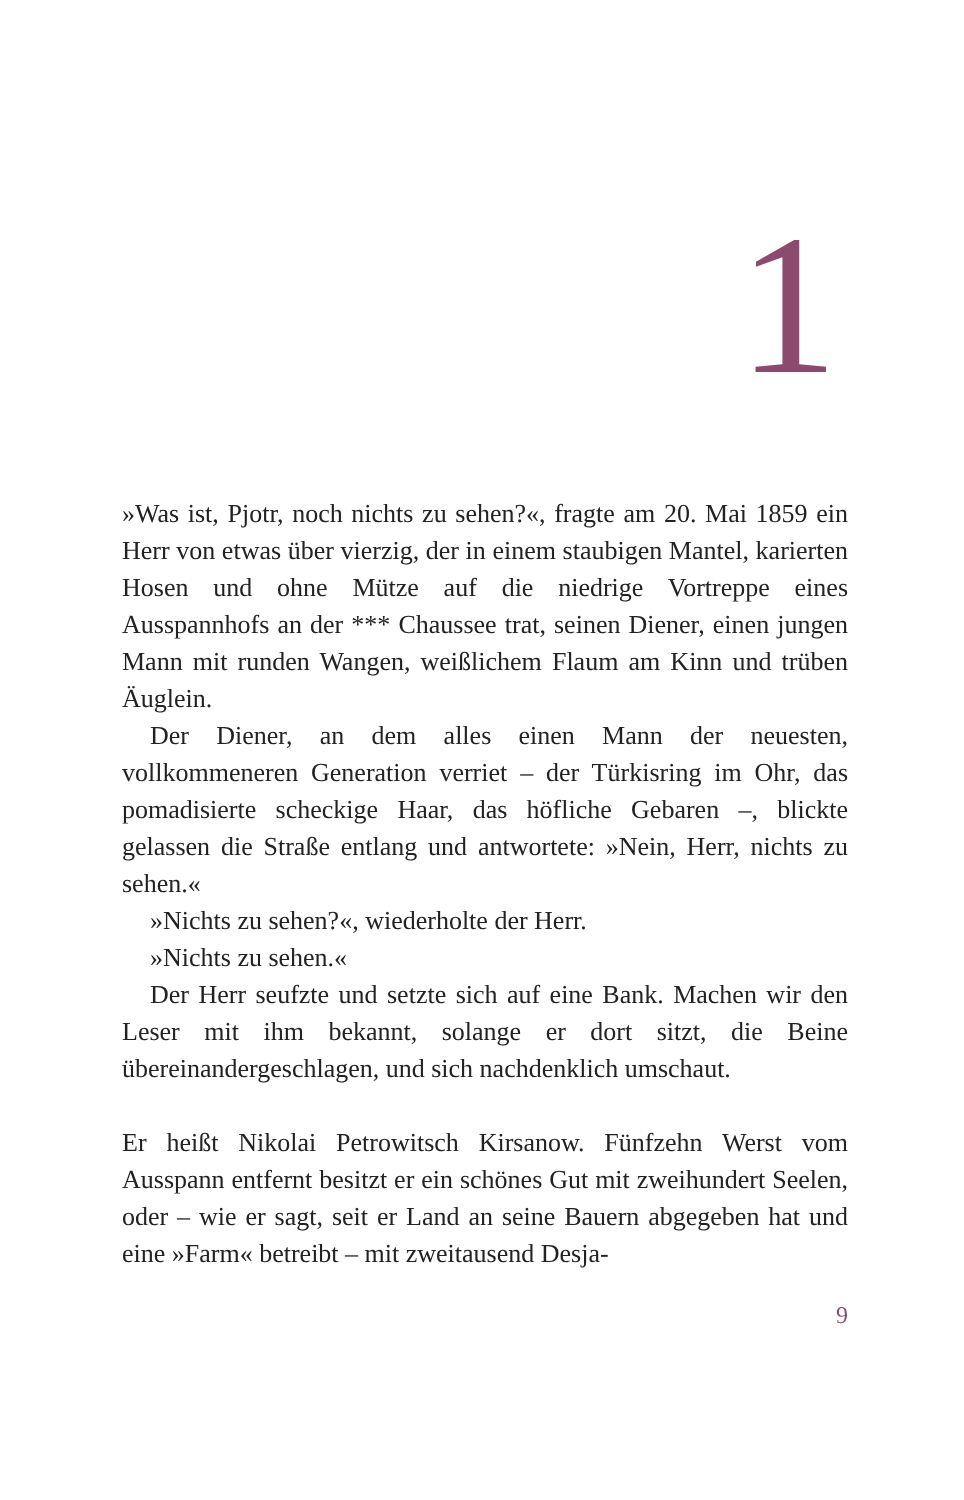1
»Was ist, Pjotr, noch nichts zu sehen?«, fragte am 20. Mai 1859 ein Herr von etwas über vierzig, der in einem staubigen Mantel, karierten Hosen und ohne Mütze auf die niedrige Vortreppe eines Ausspannhofs an der *** Chaussee trat, seinen Diener, einen jungen Mann mit runden Wangen, weißlichem Flaum am Kinn und trüben Äuglein.
Der Diener, an dem alles einen Mann der neuesten, vollkommeneren Generation verriet – der Türkisring im Ohr, das pomadisierte scheckige Haar, das höfliche Gebaren –, blickte gelassen die Straße entlang und antwortete: »Nein, Herr, nichts zu sehen.«
»Nichts zu sehen?«, wiederholte der Herr.
»Nichts zu sehen.«
Der Herr seufzte und setzte sich auf eine Bank. Machen wir den Leser mit ihm bekannt, solange er dort sitzt, die Beine übereinandergeschlagen, und sich nachdenklich umschaut.
Er heißt Nikolai Petrowitsch Kirsanow. Fünfzehn Werst vom Ausspann entfernt besitzt er ein schönes Gut mit zweihundert Seelen, oder – wie er sagt, seit er Land an seine Bauern abgegeben hat und eine »Farm« betreibt – mit zweitausend Desja-
9